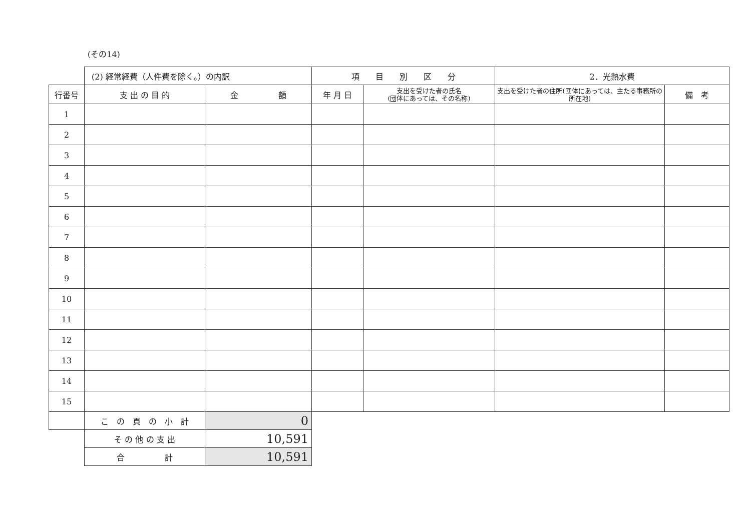(その14)
| | (2) 経常経費（人件費を除く。）の内訳 | | 項 目 別 区 分 | | 2．光熱水費 | |
| 行番号 | 支 出 の 目 的 | 金 額 | 年 月 日 | 支出を受けた者の氏名 (団体にあっては、その名称) | 支出を受けた者の住所(団体にあっては、主たる事務所の所在地) | 備 考 |
| 1 | | | | | | |
| 2 | | | | | | |
| 3 | | | | | | |
| 4 | | | | | | |
| 5 | | | | | | |
| 6 | | | | | | |
| 7 | | | | | | |
| 8 | | | | | | |
| 9 | | | | | | |
| 10 | | | | | | |
| 11 | | | | | | |
| 12 | | | | | | |
| 13 | | | | | | |
| 14 | | | | | | |
| 15 | | | | | | |
| | こ の 頁 の 小 計 | 0 | | | | |
| | そ の 他 の 支 出 | 10,591 | | | | |
| | 合 計 | 10,591 | | | | |